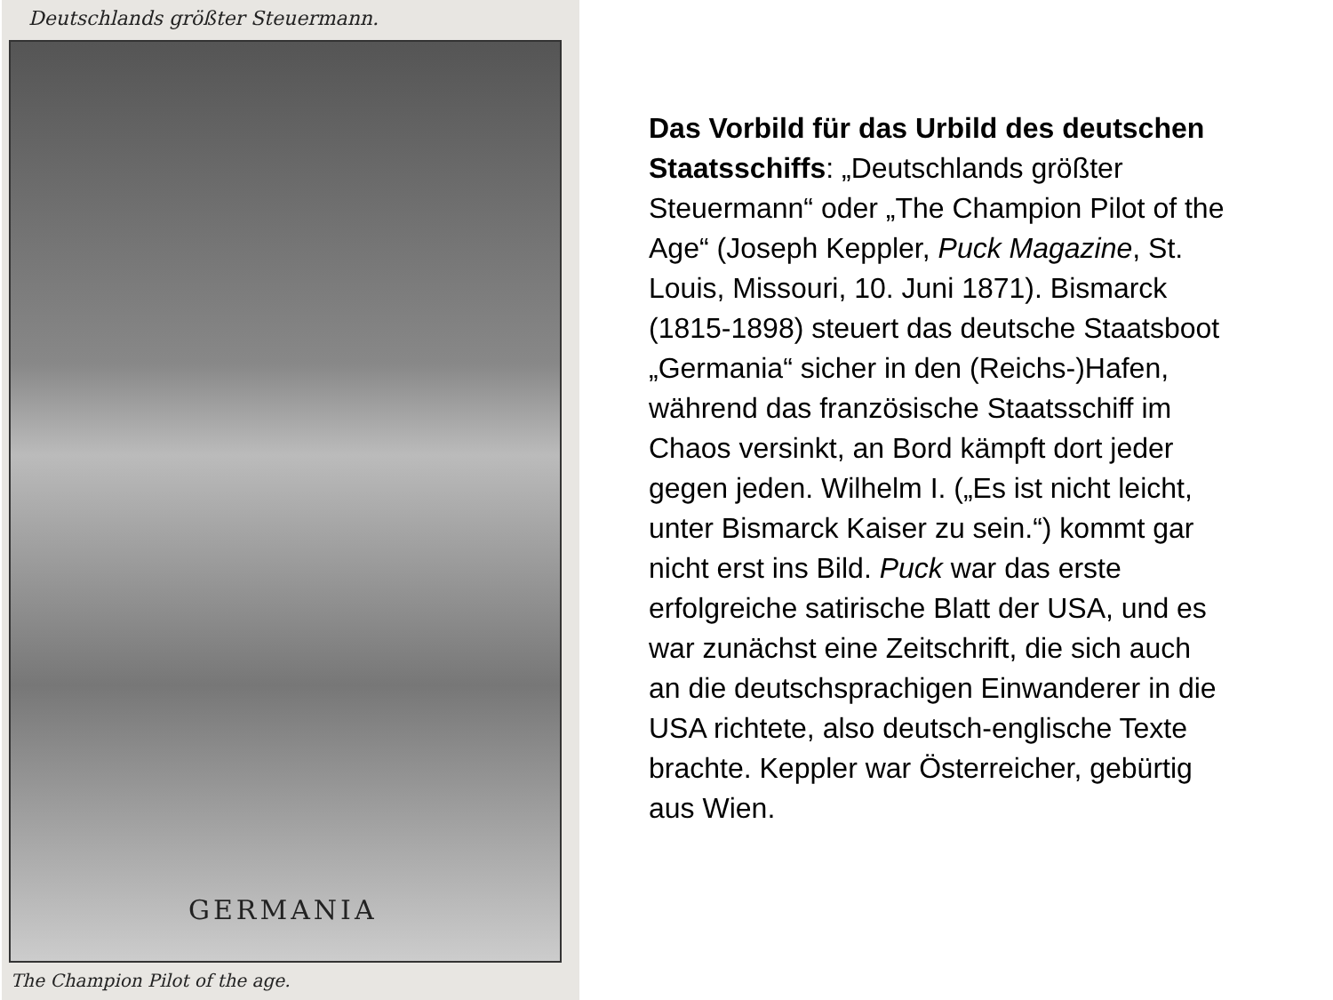Deutschlands größter Steuermann.
GERMANIA
The Champion Pilot of the age.
Das Vorbild für das Urbild des deutschen Staatsschiffs: „Deutschlands größter Steuermann“ oder „The Champion Pilot of the Age“ (Joseph Keppler, Puck Magazine, St. Louis, Missouri, 10. Juni 1871). Bismarck (1815-1898) steuert das deutsche Staatsboot „Germania“ sicher in den (Reichs-)Hafen, während das französische Staatsschiff im Chaos versinkt, an Bord kämpft dort jeder gegen jeden. Wilhelm I. („Es ist nicht leicht, unter Bismarck Kaiser zu sein.“) kommt gar nicht erst ins Bild. Puck war das erste erfolgreiche satirische Blatt der USA, und es war zunächst eine Zeitschrift, die sich auch an die deutschsprachigen Einwanderer in die USA richtete, also deutsch-englische Texte brachte. Keppler war Österreicher, gebürtig aus Wien.